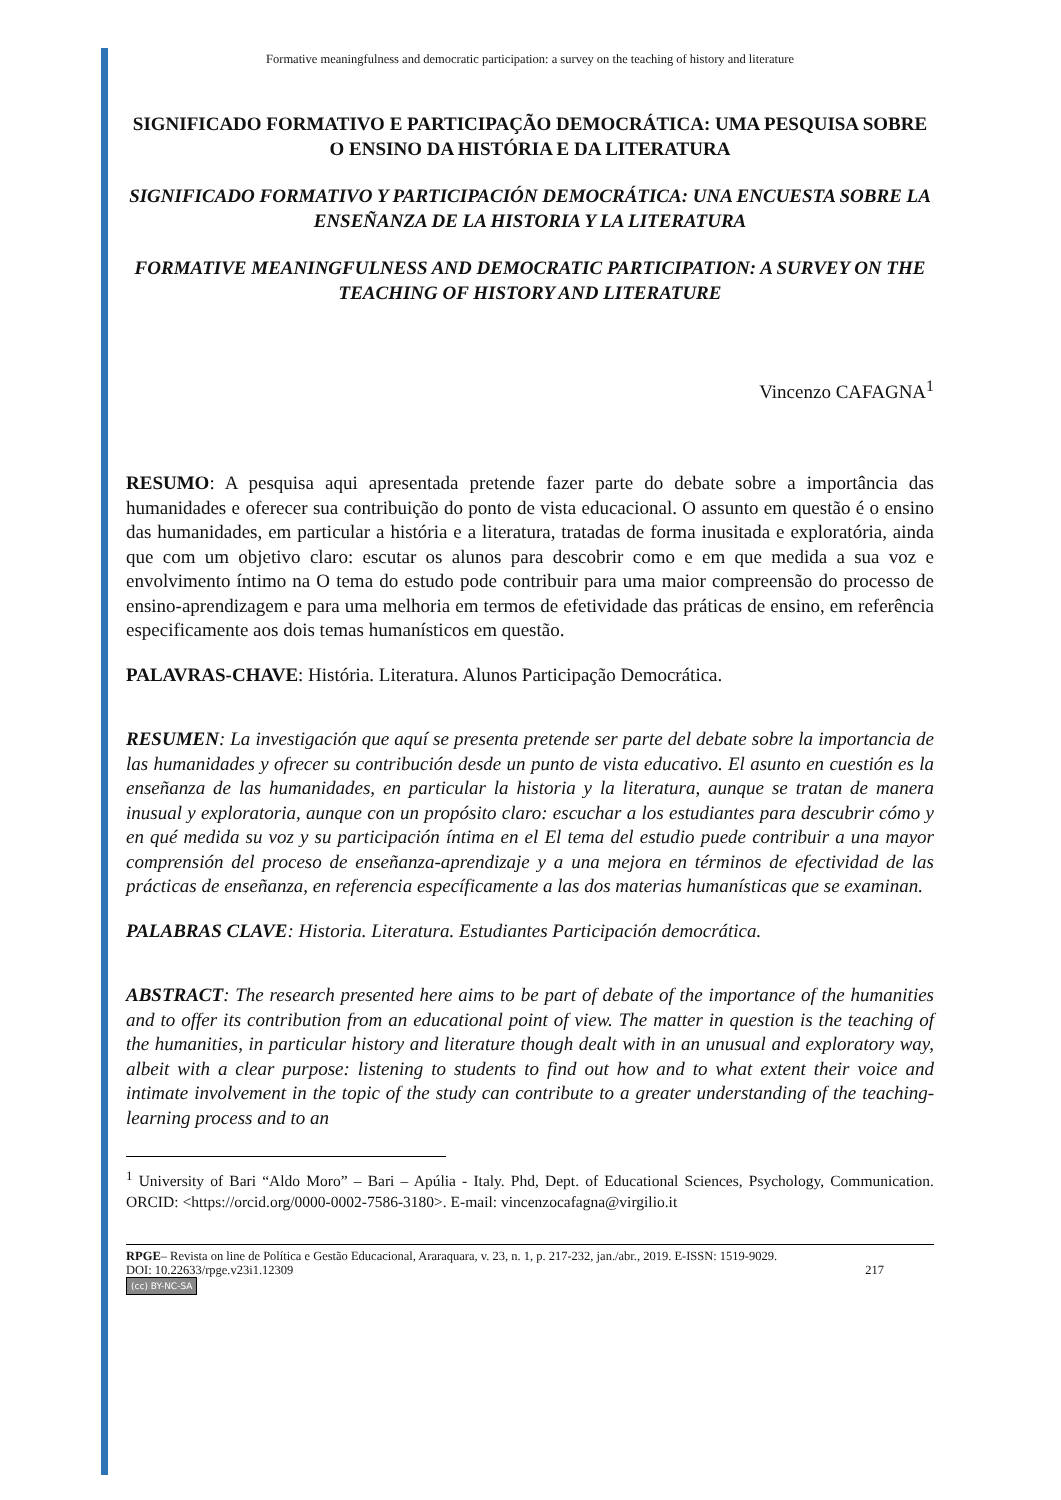Formative meaningfulness and democratic participation: a survey on the teaching of history and literature
SIGNIFICADO FORMATIVO E PARTICIPAÇÃO DEMOCRÁTICA: UMA PESQUISA SOBRE O ENSINO DA HISTÓRIA E DA LITERATURA
SIGNIFICADO FORMATIVO Y PARTICIPACIÓN DEMOCRÁTICA: UNA ENCUESTA SOBRE LA ENSEÑANZA DE LA HISTORIA Y LA LITERATURA
FORMATIVE MEANINGFULNESS AND DEMOCRATIC PARTICIPATION: A SURVEY ON THE TEACHING OF HISTORY AND LITERATURE
Vincenzo CAFAGNA<sup>1</sup>
RESUMO: A pesquisa aqui apresentada pretende fazer parte do debate sobre a importância das humanidades e oferecer sua contribuição do ponto de vista educacional. O assunto em questão é o ensino das humanidades, em particular a história e a literatura, tratadas de forma inusitada e exploratória, ainda que com um objetivo claro: escutar os alunos para descobrir como e em que medida a sua voz e envolvimento íntimo na O tema do estudo pode contribuir para uma maior compreensão do processo de ensino-aprendizagem e para uma melhoria em termos de efetividade das práticas de ensino, em referência especificamente aos dois temas humanísticos em questão.
PALAVRAS-CHAVE: História. Literatura. Alunos Participação Democrática.
RESUMEN: La investigación que aquí se presenta pretende ser parte del debate sobre la importancia de las humanidades y ofrecer su contribución desde un punto de vista educativo. El asunto en cuestión es la enseñanza de las humanidades, en particular la historia y la literatura, aunque se tratan de manera inusual y exploratoria, aunque con un propósito claro: escuchar a los estudiantes para descubrir cómo y en qué medida su voz y su participación íntima en el El tema del estudio puede contribuir a una mayor comprensión del proceso de enseñanza-aprendizaje y a una mejora en términos de efectividad de las prácticas de enseñanza, en referencia específicamente a las dos materias humanísticas que se examinan.
PALABRAS CLAVE: Historia. Literatura. Estudiantes Participación democrática.
ABSTRACT: The research presented here aims to be part of debate of the importance of the humanities and to offer its contribution from an educational point of view. The matter in question is the teaching of the humanities, in particular history and literature though dealt with in an unusual and exploratory way, albeit with a clear purpose: listening to students to find out how and to what extent their voice and intimate involvement in the topic of the study can contribute to a greater understanding of the teaching-learning process and to an
<sup>1</sup> University of Bari “Aldo Moro” – Bari – Apúlia - Italy. Phd, Dept. of Educational Sciences, Psychology, Communication. ORCID: <https://orcid.org/0000-0002-7586-3180>. E-mail: vincenzocafagna@virgilio.it
RPGE– Revista on line de Política e Gestão Educacional, Araraquara, v. 23, n. 1, p. 217-232, jan./abr., 2019. E-ISSN: 1519-9029.
DOI: 10.22633/rpge.v23i1.12309 217
(cc) BY-NC-SA